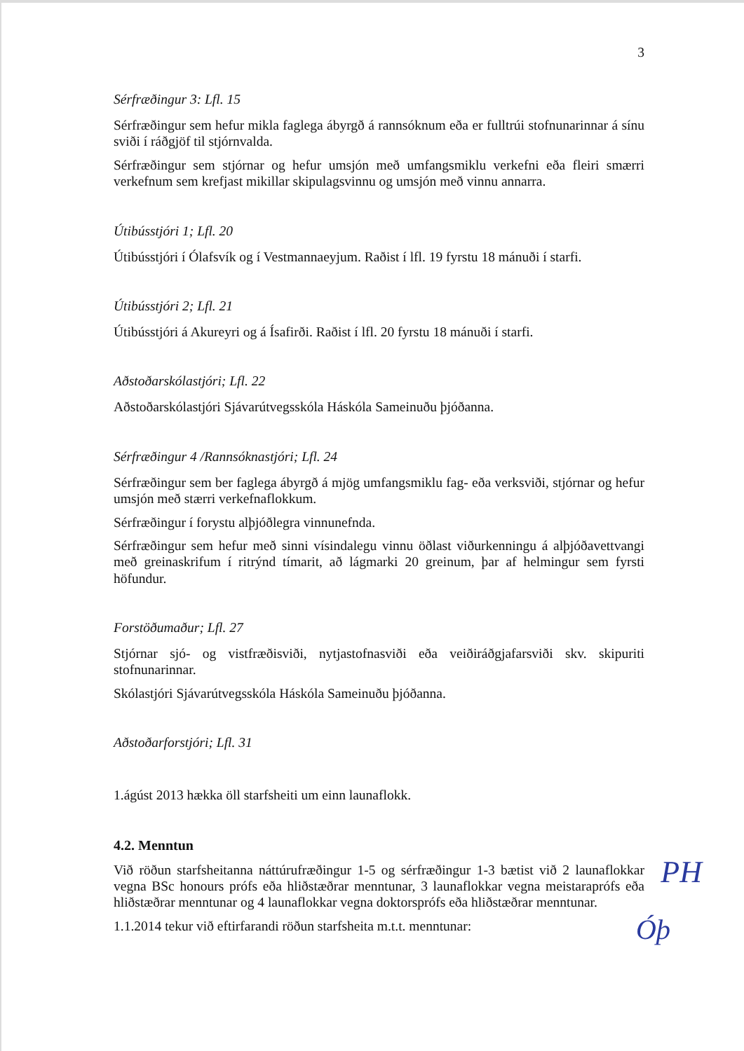3
Sérfræðingur 3: Lfl. 15
Sérfræðingur sem hefur mikla faglega ábyrgð á rannsóknum eða er fulltrúi stofnunarinnar á sínu sviði í ráðgjöf til stjórnvalda.
Sérfræðingur sem stjórnar og hefur umsjón með umfangsmiklu verkefni eða fleiri smærri verkefnum sem krefjast mikillar skipulagsvinnu og umsjón með vinnu annarra.
Útibússtjóri 1; Lfl. 20
Útibússtjóri í Ólafsvík og í Vestmannaeyjum. Raðist í lfl. 19 fyrstu 18 mánuði í starfi.
Útibússtjóri 2; Lfl. 21
Útibússtjóri á Akureyri og á Ísafirði. Raðist í lfl. 20 fyrstu 18 mánuði í starfi.
Aðstoðarskólastjóri; Lfl. 22
Aðstoðarskólastjóri Sjávarútvegsskóla Háskóla Sameinuðu þjóðanna.
Sérfræðingur 4 /Rannsóknastjóri; Lfl. 24
Sérfræðingur sem ber faglega ábyrgð á mjög umfangsmiklu fag- eða verksviði, stjórnar og hefur umsjón með stærri verkefnaflokkum.
Sérfræðingur í forystu alþjóðlegra vinnunefnda.
Sérfræðingur sem hefur með sinni vísindalegu vinnu öðlast viðurkenningu á alþjóðavettvangi með greinaskrifum í ritrýnd tímarit, að lágmarki 20 greinum, þar af helmingur sem fyrsti höfundur.
Forstöðumaður; Lfl. 27
Stjórnar sjó- og vistfræðisviði, nytjastofnasviði eða veiðiráðgjafarsviði skv. skipuriti stofnunarinnar.
Skólastjóri Sjávarútvegsskóla Háskóla Sameinuðu þjóðanna.
Aðstoðarforstjóri; Lfl. 31
1.ágúst 2013 hækka öll starfsheiti um einn launaflokk.
4.2. Menntun
Við röðun starfsheitanna náttúrufræðingur 1-5 og sérfræðingur 1-3 bætist við 2 launaflokkar vegna BSc honours prófs eða hliðstæðrar menntunar, 3 launaflokkar vegna meistaraprófs eða hliðstæðrar menntunar og 4 launaflokkar vegna doktorsprófs eða hliðstæðrar menntunar.
1.1.2014 tekur við eftirfarandi röðun starfsheita m.t.t. menntunar:
PH
Óþ